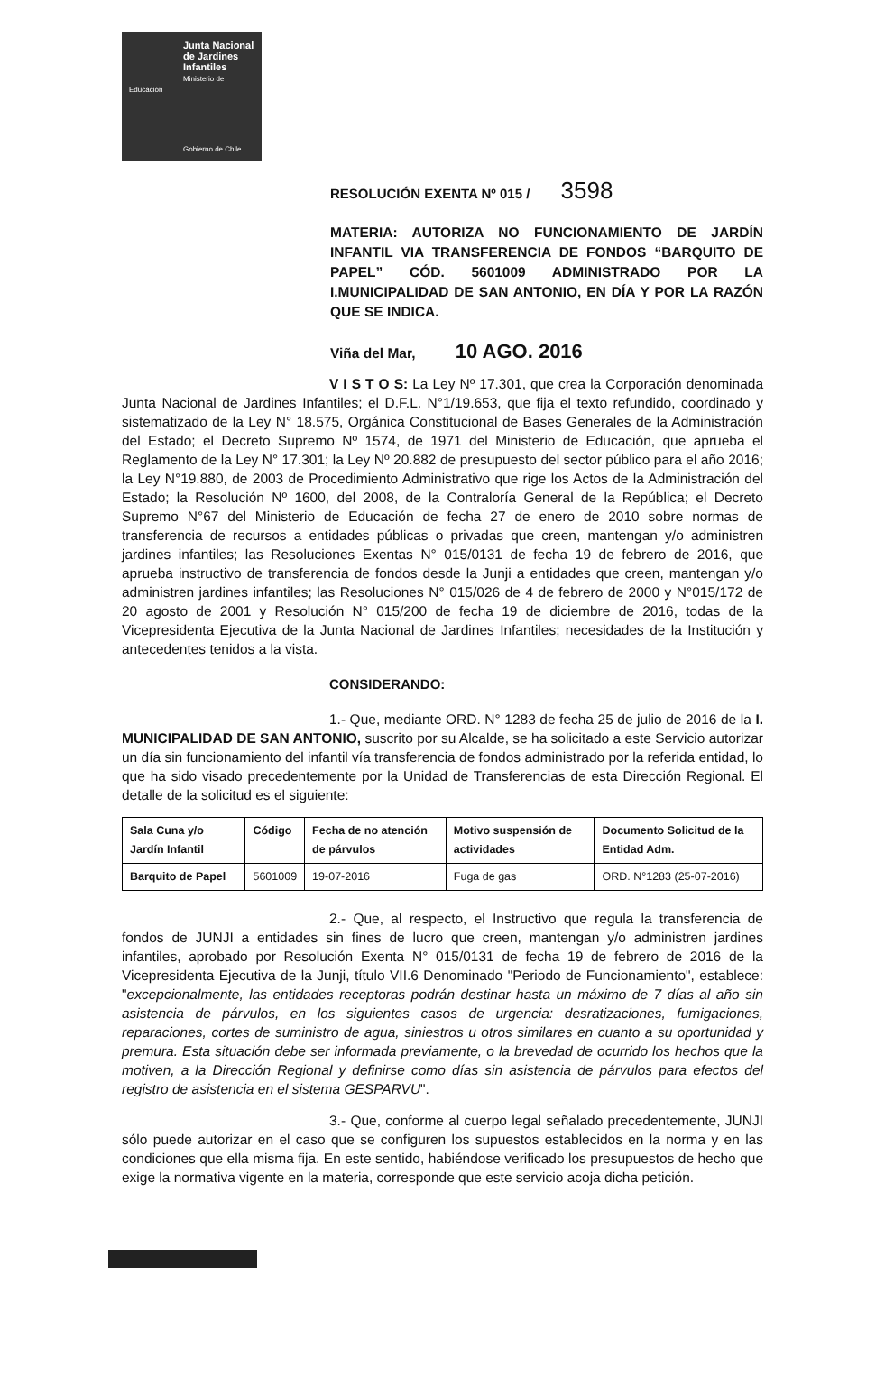Junta Nacional de Jardines Infantiles
Ministerio de Educación
Gobierno de Chile
RESOLUCIÓN EXENTA Nº 015 / 3598
MATERIA: AUTORIZA NO FUNCIONAMIENTO DE JARDÍN INFANTIL VIA TRANSFERENCIA DE FONDOS “BARQUITO DE PAPEL” CÓD. 5601009 ADMINISTRADO POR LA I.MUNICIPALIDAD DE SAN ANTONIO, EN DÍA Y POR LA RAZÓN QUE SE INDICA.
Viña del Mar, 10 AGO. 2016
V I S T O S: La Ley Nº 17.301, que crea la Corporación denominada Junta Nacional de Jardines Infantiles; el D.F.L. N°1/19.653, que fija el texto refundido, coordinado y sistematizado de la Ley N° 18.575, Orgánica Constitucional de Bases Generales de la Administración del Estado; el Decreto Supremo Nº 1574, de 1971 del Ministerio de Educación, que aprueba el Reglamento de la Ley N° 17.301; la Ley Nº 20.882 de presupuesto del sector público para el año 2016; la Ley N°19.880, de 2003 de Procedimiento Administrativo que rige los Actos de la Administración del Estado; la Resolución Nº 1600, del 2008, de la Contraloría General de la República; el Decreto Supremo N°67 del Ministerio de Educación de fecha 27 de enero de 2010 sobre normas de transferencia de recursos a entidades públicas o privadas que creen, mantengan y/o administren jardines infantiles; las Resoluciones Exentas N° 015/0131 de fecha 19 de febrero de 2016, que aprueba instructivo de transferencia de fondos desde la Junji a entidades que creen, mantengan y/o administren jardines infantiles; las Resoluciones N° 015/026 de 4 de febrero de 2000 y N°015/172 de 20 agosto de 2001 y Resolución N° 015/200 de fecha 19 de diciembre de 2016, todas de la Vicepresidenta Ejecutiva de la Junta Nacional de Jardines Infantiles; necesidades de la Institución y antecedentes tenidos a la vista.
CONSIDERANDO:
1.- Que, mediante ORD. N° 1283 de fecha 25 de julio de 2016 de la I. MUNICIPALIDAD DE SAN ANTONIO, suscrito por su Alcalde, se ha solicitado a este Servicio autorizar un día sin funcionamiento del infantil vía transferencia de fondos administrado por la referida entidad, lo que ha sido visado precedentemente por la Unidad de Transferencias de esta Dirección Regional. El detalle de la solicitud es el siguiente:
| Sala Cuna y/o Jardín Infantil | Código | Fecha de no atención de párvulos | Motivo suspensión de actividades | Documento Solicitud de la Entidad Adm. |
| --- | --- | --- | --- | --- |
| Barquito de Papel | 5601009 | 19-07-2016 | Fuga de gas | ORD. N°1283 (25-07-2016) |
2.- Que, al respecto, el Instructivo que regula la transferencia de fondos de JUNJI a entidades sin fines de lucro que creen, mantengan y/o administren jardines infantiles, aprobado por Resolución Exenta N° 015/0131 de fecha 19 de febrero de 2016 de la Vicepresidenta Ejecutiva de la Junji, título VII.6 Denominado "Periodo de Funcionamiento", establece: "excepcionalmente, las entidades receptoras podrán destinar hasta un máximo de 7 días al año sin asistencia de párvulos, en los siguientes casos de urgencia: desratizaciones, fumigaciones, reparaciones, cortes de suministro de agua, siniestros u otros similares en cuanto a su oportunidad y premura. Esta situación debe ser informada previamente, o la brevedad de ocurrido los hechos que la motiven, a la Dirección Regional y definirse como días sin asistencia de párvulos para efectos del registro de asistencia en el sistema GESPARVU".
3.- Que, conforme al cuerpo legal señalado precedentemente, JUNJI sólo puede autorizar en el caso que se configuren los supuestos establecidos en la norma y en las condiciones que ella misma fija. En este sentido, habiéndose verificado los presupuestos de hecho que exige la normativa vigente en la materia, corresponde que este servicio acoja dicha petición.